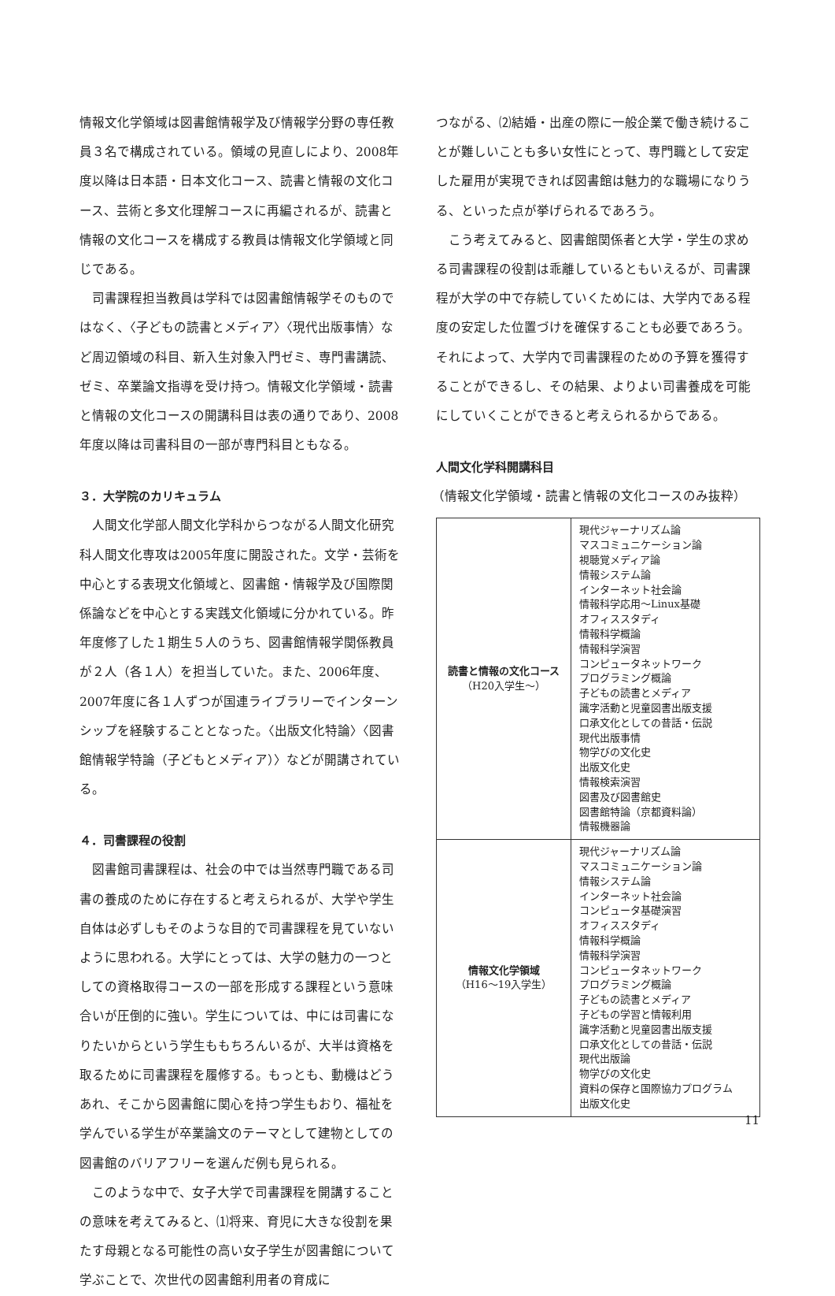情報文化学領域は図書館情報学及び情報学分野の専任教員３名で構成されている。領域の見直しにより、2008年度以降は日本語・日本文化コース、読書と情報の文化コース、芸術と多文化理解コースに再編されるが、読書と情報の文化コースを構成する教員は情報文化学領域と同じである。
司書課程担当教員は学科では図書館情報学そのものではなく、〈子どもの読書とメディア〉〈現代出版事情〉など周辺領域の科目、新入生対象入門ゼミ、専門書講読、ゼミ、卒業論文指導を受け持つ。情報文化学領域・読書と情報の文化コースの開講科目は表の通りであり、2008年度以降は司書科目の一部が専門科目ともなる。
３．大学院のカリキュラム
人間文化学部人間文化学科からつながる人間文化研究科人間文化専攻は2005年度に開設された。文学・芸術を中心とする表現文化領域と、図書館・情報学及び国際関係論などを中心とする実践文化領域に分かれている。昨年度修了した１期生５人のうち、図書館情報学関係教員が２人（各１人）を担当していた。また、2006年度、2007年度に各１人ずつが国連ライブラリーでインターンシップを経験することとなった。〈出版文化特論〉〈図書館情報学特論（子どもとメディア）〉などが開講されている。
４．司書課程の役割
図書館司書課程は、社会の中では当然専門職である司書の養成のために存在すると考えられるが、大学や学生自体は必ずしもそのような目的で司書課程を見ていないように思われる。大学にとっては、大学の魅力の一つとしての資格取得コースの一部を形成する課程という意味合いが圧倒的に強い。学生については、中には司書になりたいからという学生ももちろんいるが、大半は資格を取るために司書課程を履修する。もっとも、動機はどうあれ、そこから図書館に関心を持つ学生もおり、福祉を学んでいる学生が卒業論文のテーマとして建物としての図書館のバリアフリーを選んだ例も見られる。
このような中で、女子大学で司書課程を開講することの意味を考えてみると、⑴将来、育児に大きな役割を果たす母親となる可能性の高い女子学生が図書館について学ぶことで、次世代の図書館利用者の育成に
つながる、⑵結婚・出産の際に一般企業で働き続けることが難しいことも多い女性にとって、専門職として安定した雇用が実現できれば図書館は魅力的な職場になりうる、といった点が挙げられるであろう。
こう考えてみると、図書館関係者と大学・学生の求める司書課程の役割は乖離しているともいえるが、司書課程が大学の中で存続していくためには、大学内である程度の安定した位置づけを確保することも必要であろう。それによって、大学内で司書課程のための予算を獲得することができるし、その結果、よりよい司書養成を可能にしていくことができると考えられるからである。
人間文化学科開講科目
（情報文化学領域・読書と情報の文化コースのみ抜粋）
| 読書と情報の文化コース （H20入学生〜） | 現代ジャーナリズム論 マスコミュニケーション論 視聴覚メディア論 情報システム論 インターネット社会論 情報科学応用〜Linux基礎 オフィススタディ 情報科学概論 情報科学演習 コンピュータネットワーク プログラミング概論 子どもの読書とメディア 識字活動と児童図書出版支援 口承文化としての昔話・伝説 現代出版事情 物学びの文化史 出版文化史 情報検索演習 図書及び図書館史 図書館特論（京都資料論） 情報機器論 |
| 情報文化学領域 （H16〜19入学生） | 現代ジャーナリズム論 マスコミュニケーション論 情報システム論 インターネット社会論 コンピュータ基礎演習 オフィススタディ 情報科学概論 情報科学演習 コンピュータネットワーク プログラミング概論 子どもの読書とメディア 子どもの学習と情報利用 識字活動と児童図書出版支援 口承文化としての昔話・伝説 現代出版論 物学びの文化史 資料の保存と国際協力プログラム 出版文化史 |
11